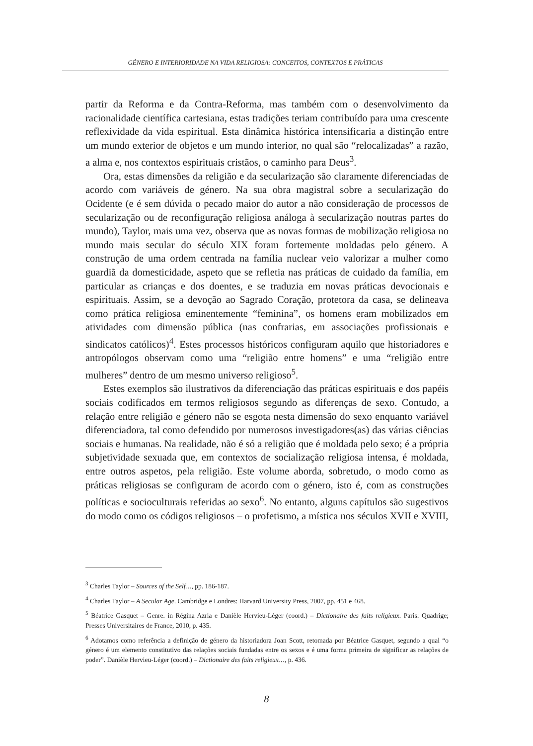GÉNERO E INTERIORIDADE NA VIDA RELIGIOSA: CONCEITOS, CONTEXTOS E PRÁTICAS
partir da Reforma e da Contra-Reforma, mas também com o desenvolvimento da racionalidade científica cartesiana, estas tradições teriam contribuído para uma crescente reflexividade da vida espiritual. Esta dinâmica histórica intensificaria a distinção entre um mundo exterior de objetos e um mundo interior, no qual são “relocalizadas” a razão, a alma e, nos contextos espirituais cristãos, o caminho para Deus<sup>3</sup>.
Ora, estas dimensões da religião e da secularização são claramente diferenciadas de acordo com variáveis de género. Na sua obra magistral sobre a secularização do Ocidente (e é sem dúvida o pecado maior do autor a não consideração de processos de secularização ou de reconfiguração religiosa análoga à secularização noutras partes do mundo), Taylor, mais uma vez, observa que as novas formas de mobilização religiosa no mundo mais secular do século XIX foram fortemente moldadas pelo género. A construção de uma ordem centrada na família nuclear veio valorizar a mulher como guardiã da domesticidade, aspeto que se refletia nas práticas de cuidado da família, em particular as crianças e dos doentes, e se traduzia em novas práticas devocionais e espirituais. Assim, se a devoção ao Sagrado Coração, protetora da casa, se delineava como prática religiosa eminentemente “feminina”, os homens eram mobilizados em atividades com dimensão pública (nas confrarias, em associações profissionais e sindicatos católicos)<sup>4</sup>. Estes processos históricos configuram aquilo que historiadores e antropólogos observam como uma “religião entre homens” e uma “religião entre mulheres” dentro de um mesmo universo religioso<sup>5</sup>.
Estes exemplos são ilustrativos da diferenciação das práticas espirituais e dos papéis sociais codificados em termos religiosos segundo as diferenças de sexo. Contudo, a relação entre religião e género não se esgota nesta dimensão do sexo enquanto variável diferenciadora, tal como defendido por numerosos investigadores(as) das várias ciências sociais e humanas. Na realidade, não é só a religião que é moldada pelo sexo; é a própria subjetividade sexuada que, em contextos de socialização religiosa intensa, é moldada, entre outros aspetos, pela religião. Este volume aborda, sobretudo, o modo como as práticas religiosas se configuram de acordo com o género, isto é, com as construções políticas e socioculturais referidas ao sexo<sup>6</sup>. No entanto, alguns capítulos são sugestivos do modo como os códigos religiosos – o profetismo, a mística nos séculos XVII e XVIII,
<sup>3</sup> Charles Taylor – Sources of the Self…, pp. 186-187.
<sup>4</sup> Charles Taylor – A Secular Age. Cambridge e Londres: Harvard University Press, 2007, pp. 451 e 468.
<sup>5</sup> Béatrice Gasquet – Genre. in Régina Azria e Danièle Hervieu-Léger (coord.) – Dictionaire des faits religieux. Paris: Quadrige; Presses Universitaires de France, 2010, p. 435.
<sup>6</sup> Adotamos como referência a definição de género da historiadora Joan Scott, retomada por Béatrice Gasquet, segundo a qual “o género é um elemento constitutivo das relações sociais fundadas entre os sexos e é uma forma primeira de significar as relações de poder”. Danièle Hervieu-Léger (coord.) – Dictionaire des faits religieux…, p. 436.
8